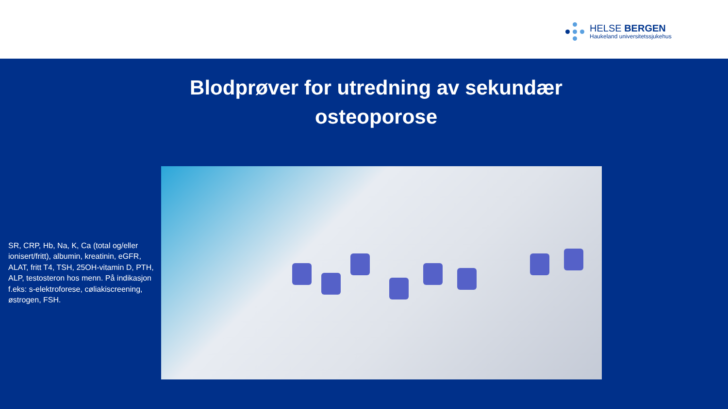HELSE BERGEN
Haukeland universitetssjukehus
Blodprøver for utredning av sekundær osteoporose
SR, CRP, Hb, Na, K, Ca (total og/eller ionisert/fritt), albumin, kreatinin, eGFR, ALAT, fritt T4, TSH, 25OH-vitamin D, PTH, ALP, testosteron hos menn. På indikasjon f.eks: s-elektroforese, cøliakiscreening, østrogen, FSH.